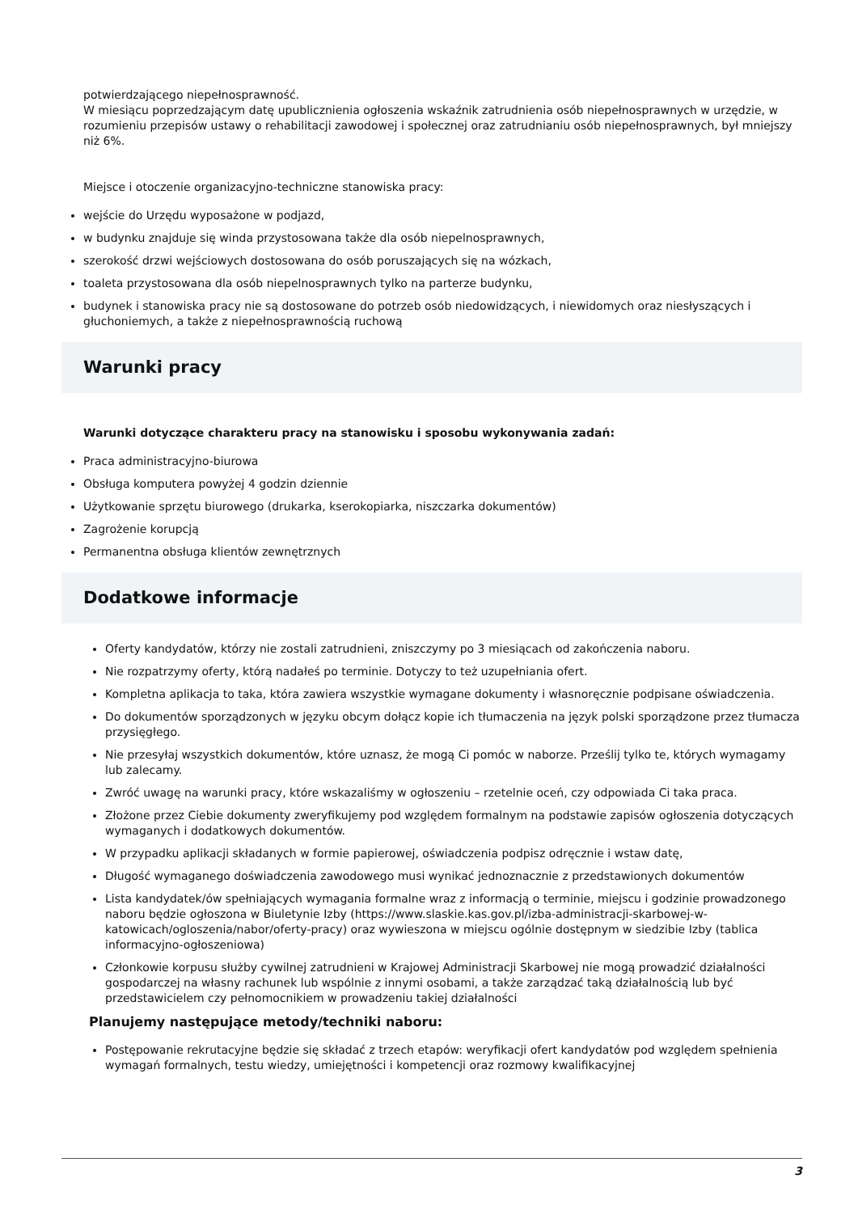potwierdzającego niepełnosprawność.
W miesiącu poprzedzającym datę upublicznienia ogłoszenia wskaźnik zatrudnienia osób niepełnosprawnych w urzędzie, w rozumieniu przepisów ustawy o rehabilitacji zawodowej i społecznej oraz zatrudnianiu osób niepełnosprawnych, był mniejszy niż 6%.
Miejsce i otoczenie organizacyjno-techniczne stanowiska pracy:
wejście do Urzędu wyposażone w podjazd,
w budynku znajduje się winda przystosowana także dla osób niepelnosprawnych,
szerokość drzwi wejściowych dostosowana do osób poruszających się na wózkach,
toaleta przystosowana dla osób niepelnosprawnych tylko na parterze budynku,
budynek i stanowiska pracy nie są dostosowane do potrzeb osób niedowidzących, i niewidomych oraz niesłyszących i głuchoniemych, a także z niepełnosprawnością ruchową
Warunki pracy
Warunki dotyczące charakteru pracy na stanowisku i sposobu wykonywania zadań:
Praca administracyjno-biurowa
Obsługa komputera powyżej 4 godzin dziennie
Użytkowanie sprzętu biurowego (drukarka, kserokopiarka, niszczarka dokumentów)
Zagrożenie korupcją
Permanentna obsługa klientów zewnętrznych
Dodatkowe informacje
Oferty kandydatów, którzy nie zostali zatrudnieni, zniszczymy po 3 miesiącach od zakończenia naboru.
Nie rozpatrzymy oferty, którą nadałeś po terminie. Dotyczy to też uzupełniania ofert.
Kompletna aplikacja to taka, która zawiera wszystkie wymagane dokumenty i własnoręcznie podpisane oświadczenia.
Do dokumentów sporządzonych w języku obcym dołącz kopie ich tłumaczenia na język polski sporządzone przez tłumacza przysięgłego.
Nie przesyłaj wszystkich dokumentów, które uznasz, że mogą Ci pomóc w naborze. Prześlij tylko te, których wymagamy lub zalecamy.
Zwróć uwagę na warunki pracy, które wskazaliśmy w ogłoszeniu – rzetelnie oceń, czy odpowiada Ci taka praca.
Złożone przez Ciebie dokumenty zweryfikujemy pod względem formalnym na podstawie zapisów ogłoszenia dotyczących wymaganych i dodatkowych dokumentów.
W przypadku aplikacji składanych w formie papierowej, oświadczenia podpisz odręcznie i wstaw datę,
Długość wymaganego doświadczenia zawodowego musi wynikać jednoznacznie z przedstawionych dokumentów
Lista kandydatek/ów spełniających wymagania formalne wraz z informacją o terminie, miejscu i godzinie prowadzonego naboru będzie ogłoszona w Biuletynie Izby (https://www.slaskie.kas.gov.pl/izba-administracji-skarbowej-w-katowicach/ogloszenia/nabor/oferty-pracy) oraz wywieszona w miejscu ogólnie dostępnym w siedzibie Izby (tablica informacyjno-ogłoszeniowa)
Członkowie korpusu służby cywilnej zatrudnieni w Krajowej Administracji Skarbowej nie mogą prowadzić działalności gospodarczej na własny rachunek lub wspólnie z innymi osobami, a także zarządzać taką działalnością lub być przedstawicielem czy pełnomocnikiem w prowadzeniu takiej działalności
Planujemy następujące metody/techniki naboru:
Postępowanie rekrutacyjne będzie się składać z trzech etapów: weryfikacji ofert kandydatów pod względem spełnienia wymagań formalnych, testu wiedzy, umiejętności i kompetencji oraz rozmowy kwalifikacyjnej
3